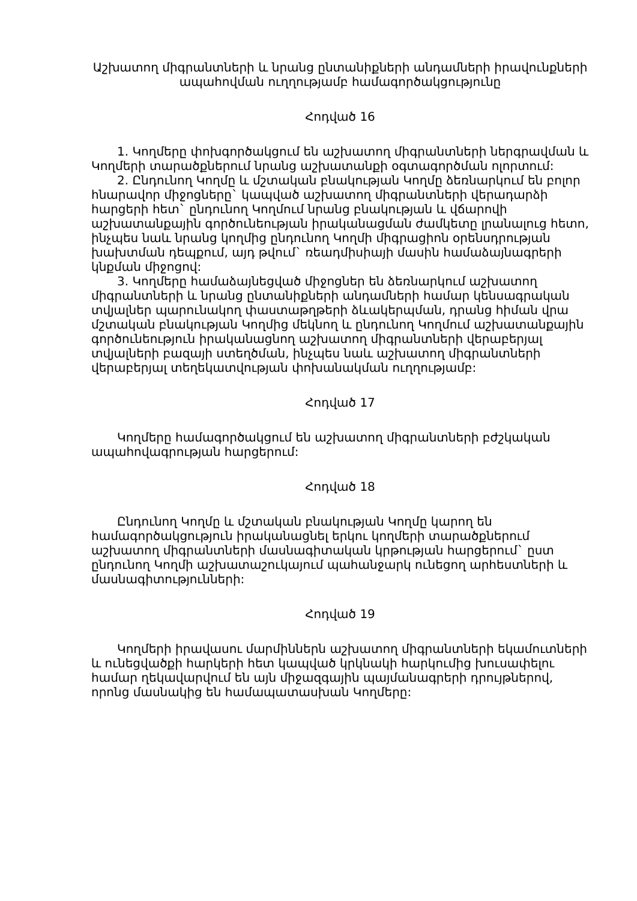Աշխատող միգրանտների և նրանց ընտանիքների անդամների իրավունքների ապահովման ուղղությամբ համագործակցությունը
Հոդված 16
1. Կողմերը փոխգործակցում են աշխատող միգրանտների ներգրավման և Կողմերի տարածքներում նրանց աշխատանքի օգտագործման ոլորտում:
2. Ընդունող Կողմը և մշտական բնակության Կողմը ձեռնարկում են բոլոր հնարավոր միջոցները` կապված աշխատող միգրանտների վերադարձի հարցերի հետ` ընդունող Կողմում նրանց բնակության և վճարովի աշխատանքային գործունեության իրականացման ժամկետը լրանալուց հետո, ինչպես նաև նրանց կողմից ընդունող Կողմի միգրացիոն օրենսդրության խախտման դեպքում, այդ թվում` ռեադմիսիայի մասին համաձայնագրերի կնքման միջոցով:
3. Կողմերը համաձայնեցված միջոցներ են ձեռնարկում աշխատող միգրանտների և նրանց ընտանիքների անդամների համար կենսագրական տվյալներ պարունակող փաստաթղթերի ձևակերպման, դրանց հիման վրա մշտական բնակության Կողմից մեկնող և ընդունող Կողմում աշխատանքային գործունեություն իրականացնող աշխատող միգրանտների վերաբերյալ տվյալների բազայի ստեղծման, ինչպես նաև աշխատող միգրանտների վերաբերյալ տեղեկատվության փոխանակման ուղղությամբ:
Հոդված 17
Կողմերը համագործակցում են աշխատող միգրանտների բժշկական ապահովագրության հարցերում:
Հոդված 18
Ընդունող Կողմը և մշտական բնակության Կողմը կարող են համագործակցություն իրականացնել երկու կողմերի տարածքներում աշխատող միգրանտների մասնագիտական կրթության հարցերում` ըստ ընդունող Կողմի աշխատաշուկայում պահանջարկ ունեցող արհեստների և մասնագիտությունների:
Հոդված 19
Կողմերի իրավասու մարմիններն աշխատող միգրանտների եկամուտների և ունեցվածքի հարկերի հետ կապված կրկնակի հարկումից խուսափելու համար ղեկավարվում են այն միջազգային պայմանագրերի դրույթներով, որոնց մասնակից են համապատասխան Կողմերը: